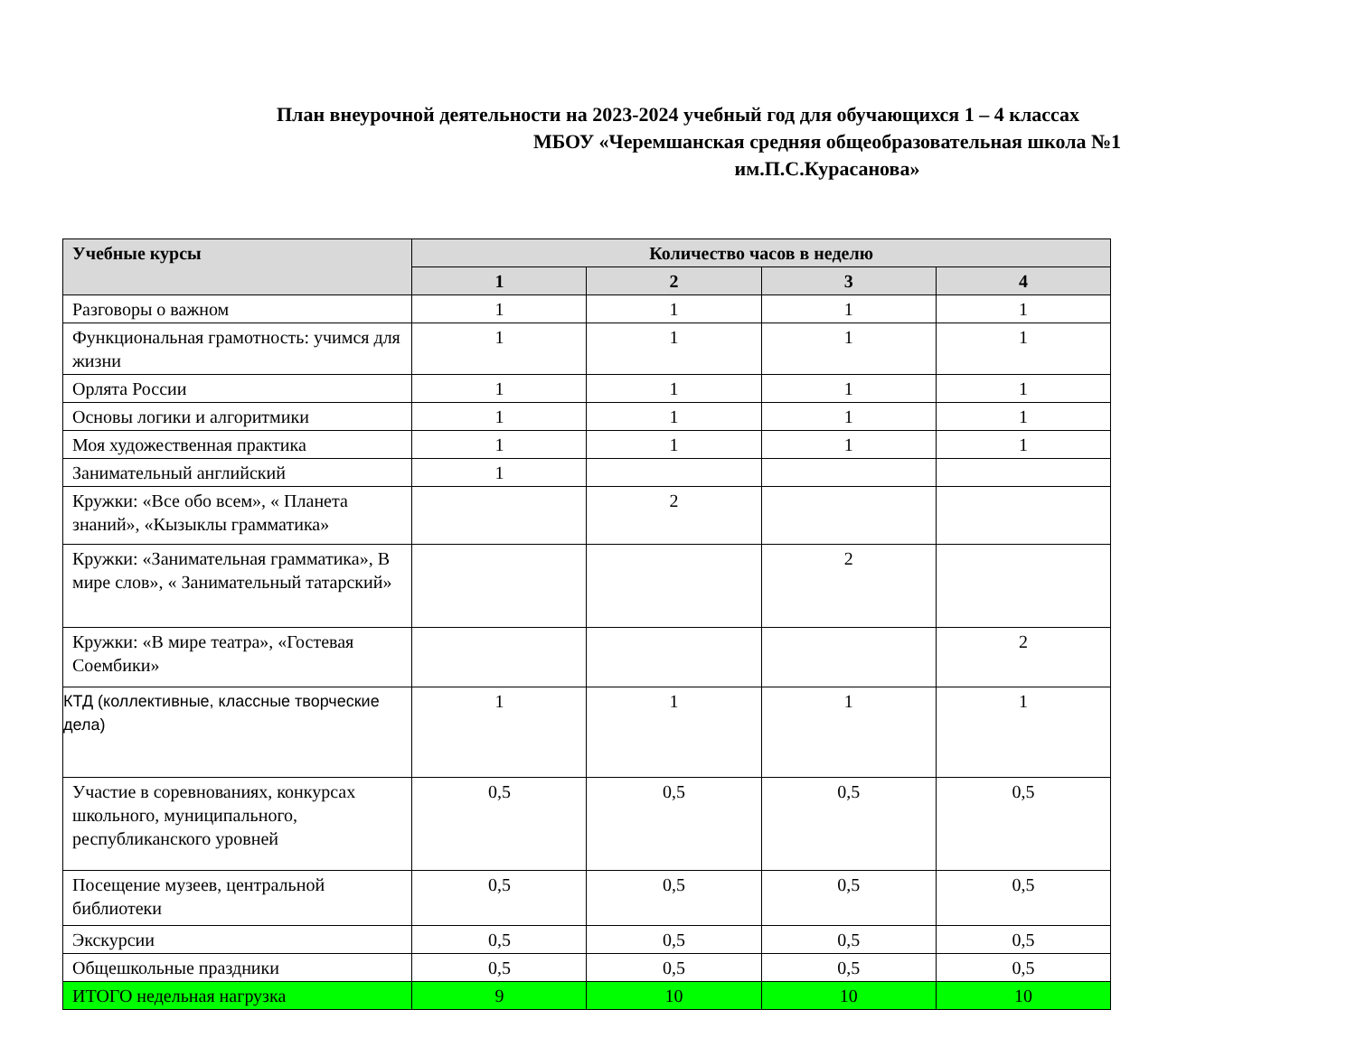План внеурочной деятельности на 2023-2024 учебный год для обучающихся 1 – 4 классах
МБОУ «Черемшанская средняя общеобразовательная школа №1
им.П.С.Курасанова»
| Учебные курсы | Количество часов в неделю | | | |
| --- | --- | --- | --- | --- |
| | 1 | 2 | 3 | 4 |
| Разговоры о важном | 1 | 1 | 1 | 1 |
| Функциональная грамотность: учимся для жизни | 1 | 1 | 1 | 1 |
| Орлята России | 1 | 1 | 1 | 1 |
| Основы логики и алгоритмики | 1 | 1 | 1 | 1 |
| Моя художественная практика | 1 | 1 | 1 | 1 |
| Занимательный английский | 1 | | | |
| Кружки: «Все обо всем», « Планета знаний», «Кызыклы грамматика» | | 2 | | |
| Кружки: «Занимательная грамматика», В мире слов», « Занимательный татарский» | | | 2 | |
| Кружки: «В мире театра», «Гостевая Соембики» | | | | 2 |
| КТД (коллективные, классные творческие дела) | 1 | 1 | 1 | 1 |
| Участие в соревнованиях, конкурсах школьного, муниципального, республиканского уровней | 0,5 | 0,5 | 0,5 | 0,5 |
| Посещение музеев, центральной библиотеки | 0,5 | 0,5 | 0,5 | 0,5 |
| Экскурсии | 0,5 | 0,5 | 0,5 | 0,5 |
| Общешкольные праздники | 0,5 | 0,5 | 0,5 | 0,5 |
| ИТОГО недельная нагрузка | 9 | 10 | 10 | 10 |